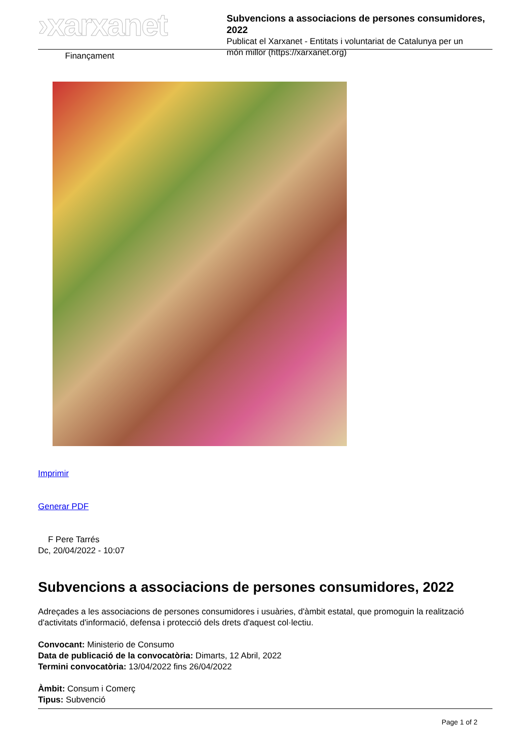›xarxanet
Subvencions a associacions de persones consumidores, 2022
Publicat el Xarxanet - Entitats i voluntariat de Catalunya per un
món millor (https://xarxanet.org)
Finançament
Imprimir
Generar PDF
F Pere Tarrés
Dc, 20/04/2022 - 10:07
Subvencions a associacions de persones consumidores, 2022
Adreçades a les associacions de persones consumidores i usuàries, d'àmbit estatal, que promoguin la realització d'activitats d'informació, defensa i protecció dels drets d'aquest col·lectiu.
Convocant: Ministerio de Consumo
Data de publicació de la convocatòria: Dimarts, 12 Abril, 2022
Termini convocatòria: 13/04/2022 fins 26/04/2022
Àmbit: Consum i Comerç
Tipus: Subvenció
Page 1 of 2